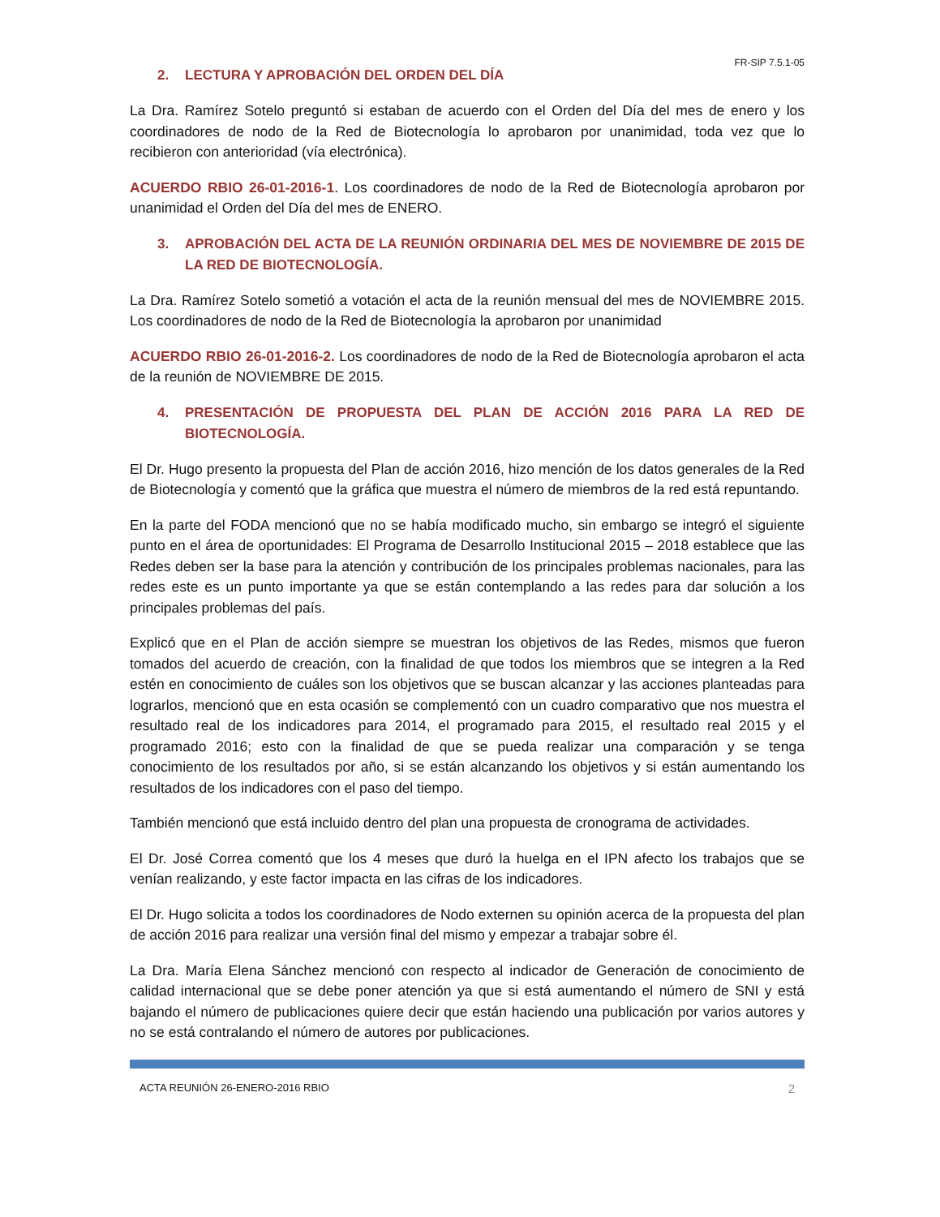FR-SIP 7.5.1-05
2. LECTURA Y APROBACIÓN DEL ORDEN DEL DÍA
La Dra. Ramírez Sotelo preguntó si estaban de acuerdo con el Orden del Día del mes de enero y los coordinadores de nodo de la Red de Biotecnología lo aprobaron por unanimidad, toda vez que lo recibieron con anterioridad (vía electrónica).
ACUERDO RBIO 26-01-2016-1. Los coordinadores de nodo de la Red de Biotecnología aprobaron por unanimidad el Orden del Día del mes de ENERO.
3. APROBACIÓN DEL ACTA DE LA REUNIÓN ORDINARIA DEL MES DE NOVIEMBRE DE 2015 DE LA RED DE BIOTECNOLOGÍA.
La Dra. Ramírez Sotelo sometió a votación el acta de la reunión mensual del mes de NOVIEMBRE 2015. Los coordinadores de nodo de la Red de Biotecnología la aprobaron por unanimidad
ACUERDO RBIO 26-01-2016-2. Los coordinadores de nodo de la Red de Biotecnología aprobaron el acta de la reunión de NOVIEMBRE DE 2015.
4. PRESENTACIÓN DE PROPUESTA DEL PLAN DE ACCIÓN 2016 PARA LA RED DE BIOTECNOLOGÍA.
El Dr. Hugo presento la propuesta del Plan de acción 2016, hizo mención de los datos generales de la Red de Biotecnología y comentó que la gráfica que muestra el número de miembros de la red está repuntando.
En la parte del FODA mencionó que no se había modificado mucho, sin embargo se integró el siguiente punto en el área de oportunidades: El Programa de Desarrollo Institucional 2015 – 2018 establece que las Redes deben ser la base para la atención y contribución de los principales problemas nacionales, para las redes este es un punto importante ya que se están contemplando a las redes para dar solución a los principales problemas del país.
Explicó que en el Plan de acción siempre se muestran los objetivos de las Redes, mismos que fueron tomados del acuerdo de creación, con la finalidad de que todos los miembros que se integren a la Red estén en conocimiento de cuáles son los objetivos que se buscan alcanzar y las acciones planteadas para lograrlos, mencionó que en esta ocasión se complementó con un cuadro comparativo que nos muestra el resultado real de los indicadores para 2014, el programado para 2015, el resultado real 2015 y el programado 2016; esto con la finalidad de que se pueda realizar una comparación y se tenga conocimiento de los resultados por año, si se están alcanzando los objetivos y si están aumentando los resultados de los indicadores con el paso del tiempo.
También mencionó que está incluido dentro del plan una propuesta de cronograma de actividades.
El Dr. José Correa comentó que los 4 meses que duró la huelga en el IPN afecto los trabajos que se venían realizando, y este factor impacta en las cifras de los indicadores.
El Dr. Hugo solicita a todos los coordinadores de Nodo externen su opinión acerca de la propuesta del plan de acción 2016 para realizar una versión final del mismo y empezar a trabajar sobre él.
La Dra. María Elena Sánchez mencionó con respecto al indicador de Generación de conocimiento de calidad internacional que se debe poner atención ya que si está aumentando el número de SNI y está bajando el número de publicaciones quiere decir que están haciendo una publicación por varios autores y no se está contralando el número de autores por publicaciones.
ACTA REUNIÓN 26-ENERO-2016 RBIO 2